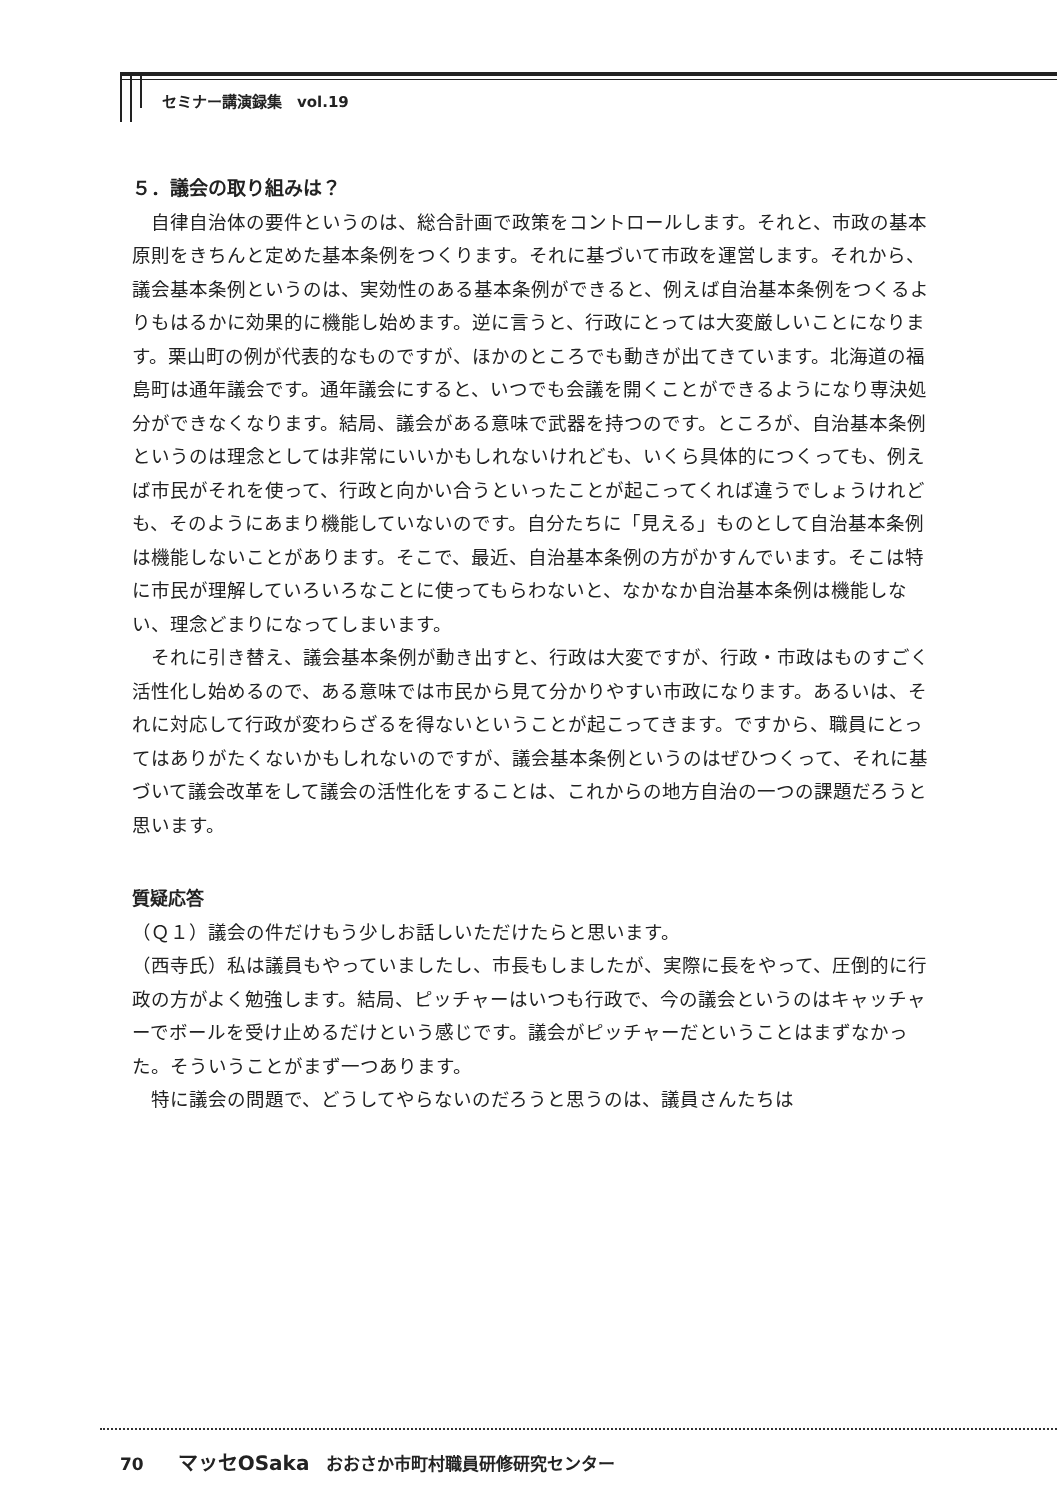セミナー講演録集　vol.19
５．議会の取り組みは？
自律自治体の要件というのは、総合計画で政策をコントロールします。それと、市政の基本原則をきちんと定めた基本条例をつくります。それに基づいて市政を運営します。それから、議会基本条例というのは、実効性のある基本条例ができると、例えば自治基本条例をつくるよりもはるかに効果的に機能し始めます。逆に言うと、行政にとっては大変厳しいことになります。栗山町の例が代表的なものですが、ほかのところでも動きが出てきています。北海道の福島町は通年議会です。通年議会にすると、いつでも会議を開くことができるようになり専決処分ができなくなります。結局、議会がある意味で武器を持つのです。ところが、自治基本条例というのは理念としては非常にいいかもしれないけれども、いくら具体的につくっても、例えば市民がそれを使って、行政と向かい合うといったことが起こってくれば違うでしょうけれども、そのようにあまり機能していないのです。自分たちに「見える」ものとして自治基本条例は機能しないことがあります。そこで、最近、自治基本条例の方がかすんでいます。そこは特に市民が理解していろいろなことに使ってもらわないと、なかなか自治基本条例は機能しない、理念どまりになってしまいます。
それに引き替え、議会基本条例が動き出すと、行政は大変ですが、行政・市政はものすごく活性化し始めるので、ある意味では市民から見て分かりやすい市政になります。あるいは、それに対応して行政が変わらざるを得ないということが起こってきます。ですから、職員にとってはありがたくないかもしれないのですが、議会基本条例というのはぜひつくって、それに基づいて議会改革をして議会の活性化をすることは、これからの地方自治の一つの課題だろうと思います。
質疑応答
（Ｑ１）議会の件だけもう少しお話しいただけたらと思います。
（西寺氏）私は議員もやっていましたし、市長もしましたが、実際に長をやって、圧倒的に行政の方がよく勉強します。結局、ピッチャーはいつも行政で、今の議会というのはキャッチャーでボールを受け止めるだけという感じです。議会がピッチャーだということはまずなかった。そういうことがまず一つあります。
特に議会の問題で、どうしてやらないのだろうと思うのは、議員さんたちは
70　　マッセOSaka　おおさか市町村職員研修研究センター